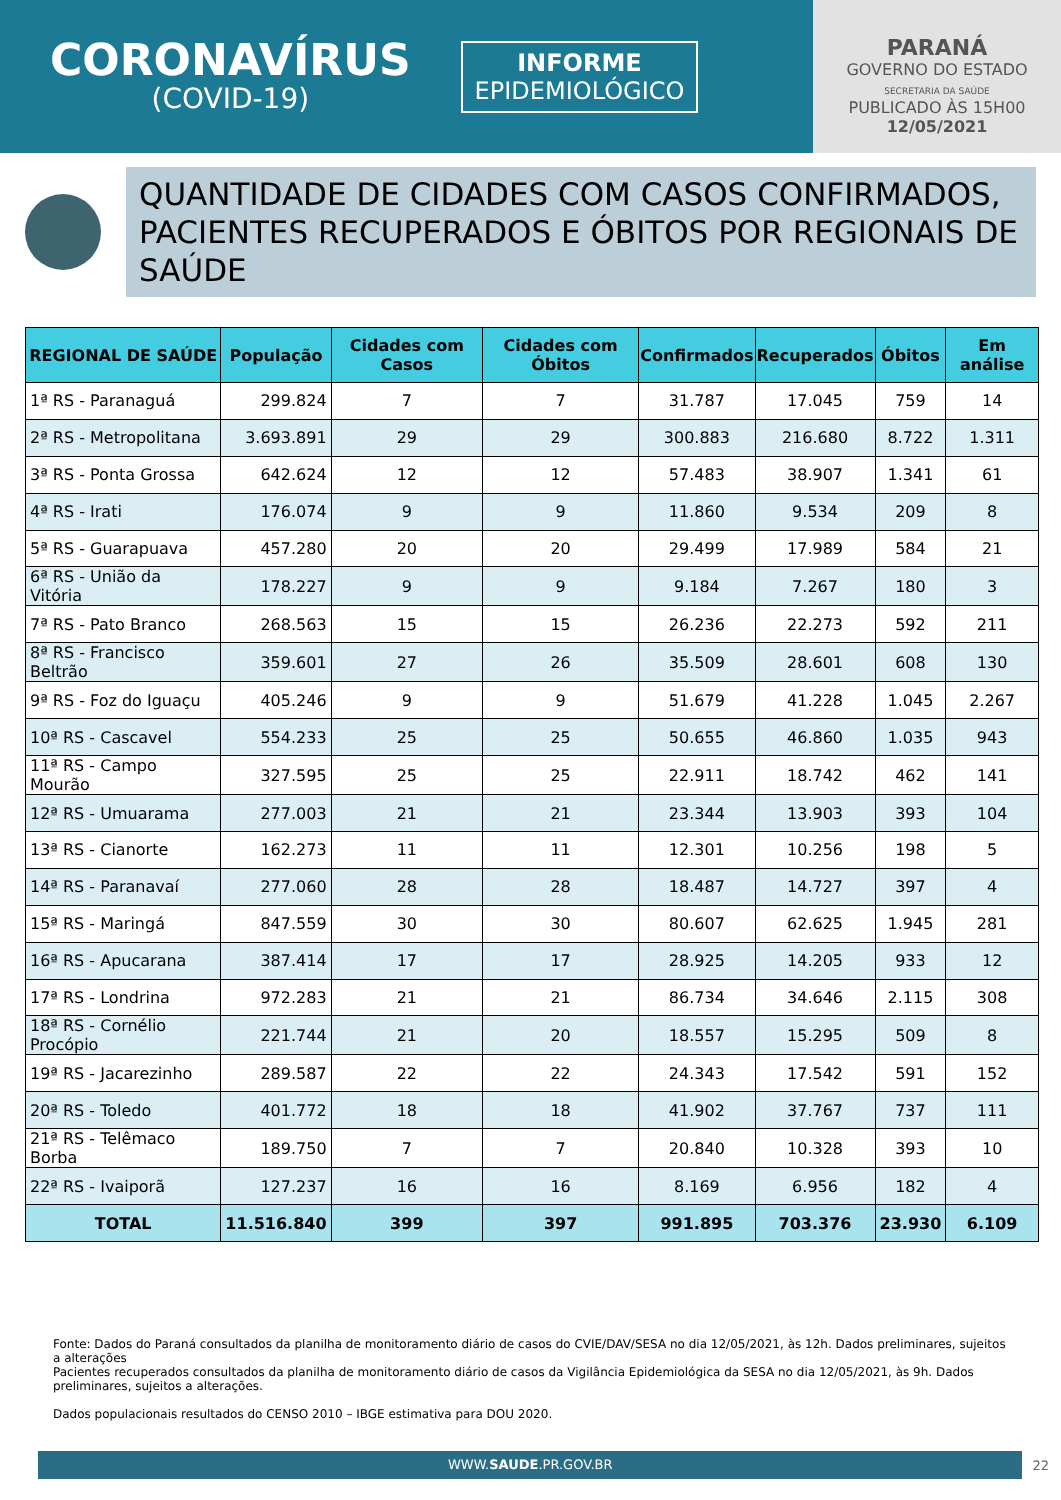CORONAVÍRUS
(COVID-19)
INFORME
EPIDEMIOLÓGICO
PARANÁ
GOVERNO DO ESTADO
SECRETARIA DA SAÚDE
PUBLICADO ÀS 15H00
12/05/2021
QUANTIDADE DE CIDADES COM CASOS CONFIRMADOS, PACIENTES RECUPERADOS E ÓBITOS POR REGIONAIS DE SAÚDE
| REGIONAL DE SAÚDE | População | Cidades com Casos | Cidades com Óbitos | Confirmados | Recuperados | Óbitos | Em análise |
| --- | --- | --- | --- | --- | --- | --- | --- |
| 1ª RS - Paranaguá | 299.824 | 7 | 7 | 31.787 | 17.045 | 759 | 14 |
| 2ª RS - Metropolitana | 3.693.891 | 29 | 29 | 300.883 | 216.680 | 8.722 | 1.311 |
| 3ª RS - Ponta Grossa | 642.624 | 12 | 12 | 57.483 | 38.907 | 1.341 | 61 |
| 4ª RS - Irati | 176.074 | 9 | 9 | 11.860 | 9.534 | 209 | 8 |
| 5ª RS - Guarapuava | 457.280 | 20 | 20 | 29.499 | 17.989 | 584 | 21 |
| 6ª RS - União da Vitória | 178.227 | 9 | 9 | 9.184 | 7.267 | 180 | 3 |
| 7ª RS - Pato Branco | 268.563 | 15 | 15 | 26.236 | 22.273 | 592 | 211 |
| 8ª RS - Francisco Beltrão | 359.601 | 27 | 26 | 35.509 | 28.601 | 608 | 130 |
| 9ª RS - Foz do Iguaçu | 405.246 | 9 | 9 | 51.679 | 41.228 | 1.045 | 2.267 |
| 10ª RS - Cascavel | 554.233 | 25 | 25 | 50.655 | 46.860 | 1.035 | 943 |
| 11ª RS - Campo Mourão | 327.595 | 25 | 25 | 22.911 | 18.742 | 462 | 141 |
| 12ª RS - Umuarama | 277.003 | 21 | 21 | 23.344 | 13.903 | 393 | 104 |
| 13ª RS - Cianorte | 162.273 | 11 | 11 | 12.301 | 10.256 | 198 | 5 |
| 14ª RS - Paranavaí | 277.060 | 28 | 28 | 18.487 | 14.727 | 397 | 4 |
| 15ª RS - Maringá | 847.559 | 30 | 30 | 80.607 | 62.625 | 1.945 | 281 |
| 16ª RS - Apucarana | 387.414 | 17 | 17 | 28.925 | 14.205 | 933 | 12 |
| 17ª RS - Londrina | 972.283 | 21 | 21 | 86.734 | 34.646 | 2.115 | 308 |
| 18ª RS - Cornélio Procópio | 221.744 | 21 | 20 | 18.557 | 15.295 | 509 | 8 |
| 19ª RS - Jacarezinho | 289.587 | 22 | 22 | 24.343 | 17.542 | 591 | 152 |
| 20ª RS - Toledo | 401.772 | 18 | 18 | 41.902 | 37.767 | 737 | 111 |
| 21ª RS - Telêmaco Borba | 189.750 | 7 | 7 | 20.840 | 10.328 | 393 | 10 |
| 22ª RS - Ivaiporã | 127.237 | 16 | 16 | 8.169 | 6.956 | 182 | 4 |
| TOTAL | 11.516.840 | 399 | 397 | 991.895 | 703.376 | 23.930 | 6.109 |
Fonte: Dados do Paraná consultados da planilha de monitoramento diário de casos do CVIE/DAV/SESA no dia 12/05/2021, às 12h. Dados preliminares, sujeitos a alterações
Pacientes recuperados consultados da planilha de monitoramento diário de casos da Vigilância Epidemiológica da SESA no dia 12/05/2021, às 9h. Dados preliminares, sujeitos a alterações.
Dados populacionais resultados do CENSO 2010 – IBGE estimativa para DOU 2020.
WWW.SAUDE.PR.GOV.BR
22